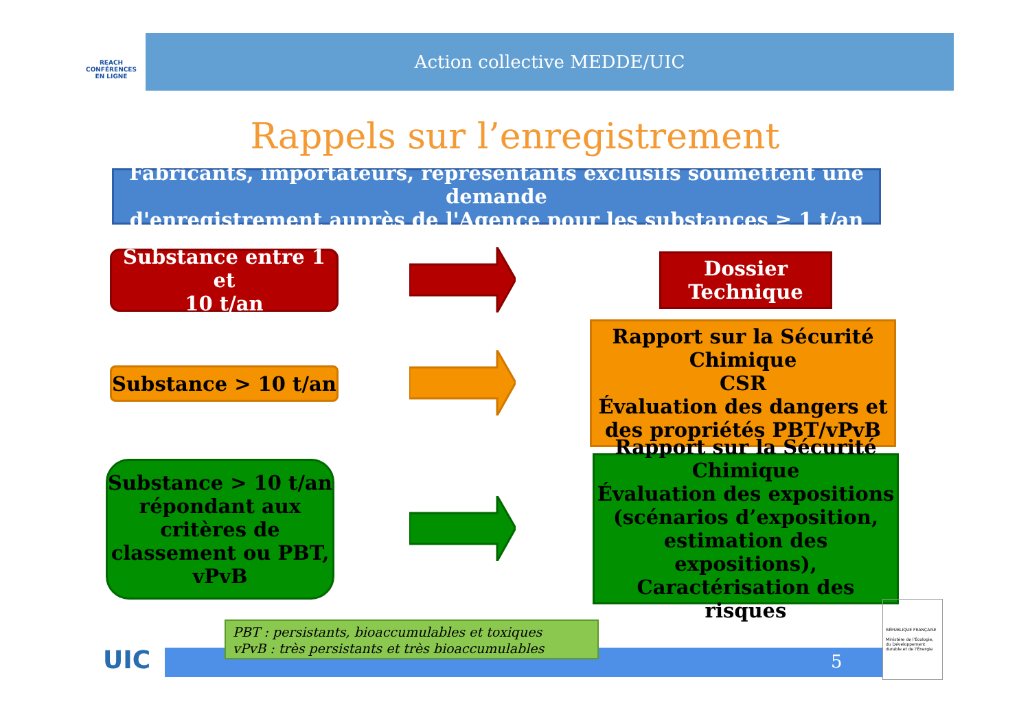REACH
CONFÉRENCES
EN LIGNE
Action collective MEDDE/UIC
Rappels sur l’enregistrement
Fabricants, importateurs, représentants exclusifs soumettent une demande
d'enregistrement auprès de l'Agence pour les substances ≥ 1 t/an
Substance entre 1 et
10 t/an
Dossier
Technique
Substance > 10 t/an
Rapport sur la Sécurité
Chimique
CSR
Évaluation des dangers et
des propriétés PBT/vPvB
Substance > 10 t/an
répondant aux
critères de
classement ou PBT,
vPvB
Rapport sur la Sécurité
Chimique
Évaluation des expositions
(scénarios d’exposition,
estimation des expositions),
Caractérisation des risques
UIC
PBT : persistants, bioaccumulables et toxiques
vPvB : très persistants et très bioaccumulables
5
RÉPUBLIQUE FRANÇAISE
Ministère de l'Écologie, du Développement durable et de l'Énergie